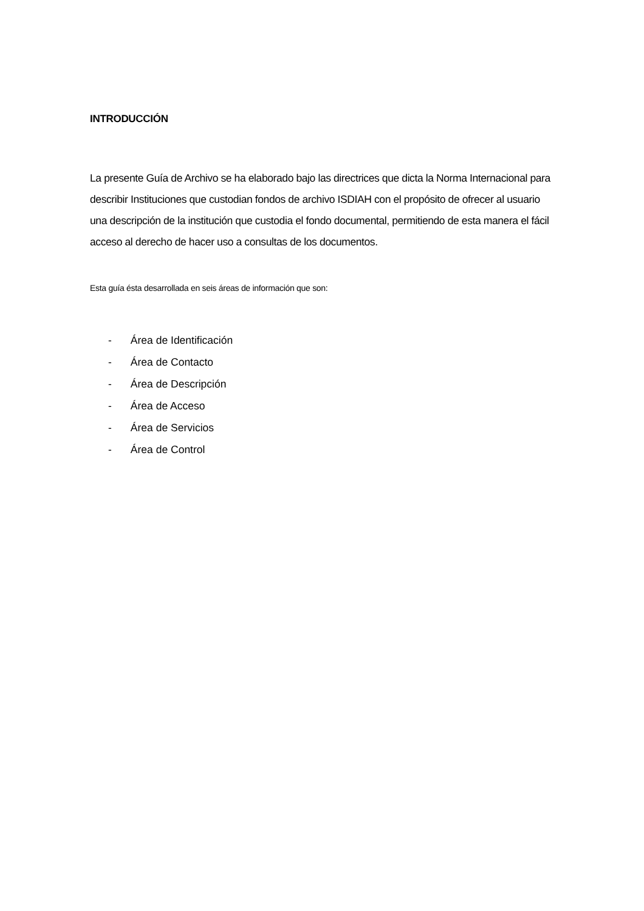INTRODUCCIÓN
La presente Guía de Archivo se ha elaborado bajo las directrices que dicta la Norma Internacional para describir Instituciones que custodian fondos de archivo ISDIAH con el propósito de ofrecer al usuario una descripción de la institución que custodia el fondo documental, permitiendo de esta manera el fácil acceso al derecho de hacer uso a consultas de los documentos.
Esta guía ésta desarrollada en seis áreas de información que son:
- Área de Identificación
- Área de Contacto
- Área de Descripción
- Área de Acceso
- Área de Servicios
- Área de Control